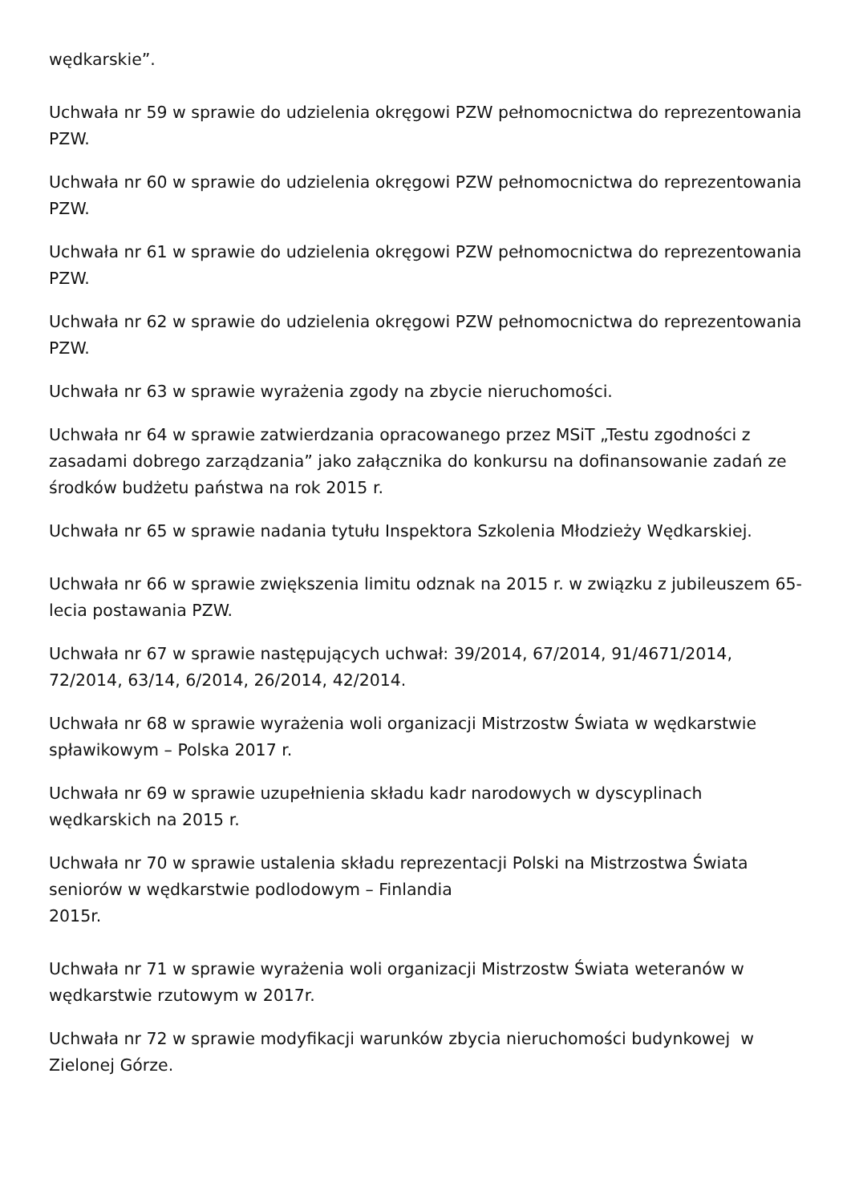wędkarskie”.
Uchwała nr 59 w sprawie do udzielenia okręgowi PZW pełnomocnictwa do reprezentowania PZW.
Uchwała nr 60 w sprawie do udzielenia okręgowi PZW pełnomocnictwa do reprezentowania PZW.
Uchwała nr 61 w sprawie do udzielenia okręgowi PZW pełnomocnictwa do reprezentowania PZW.
Uchwała nr 62 w sprawie do udzielenia okręgowi PZW pełnomocnictwa do reprezentowania PZW.
Uchwała nr 63 w sprawie wyrażenia zgody na zbycie nieruchomości.
Uchwała nr 64 w sprawie zatwierdzania opracowanego przez MSiT „Testu zgodności z zasadami dobrego zarządzania” jako załącznika do konkursu na dofinansowanie zadań ze środków budżetu państwa na rok 2015 r.
Uchwała nr 65 w sprawie nadania tytułu Inspektora Szkolenia Młodzieży Wędkarskiej.
Uchwała nr 66 w sprawie zwiększenia limitu odznak na 2015 r. w związku z jubileuszem 65-lecia postawania PZW.
Uchwała nr 67 w sprawie następujących uchwał: 39/2014, 67/2014, 91/4671/2014, 72/2014, 63/14, 6/2014, 26/2014, 42/2014.
Uchwała nr 68 w sprawie wyrażenia woli organizacji Mistrzostw Świata w wędkarstwie spławikowym – Polska 2017 r.
Uchwała nr 69 w sprawie uzupełnienia składu kadr narodowych w dyscyplinach wędkarskich na 2015 r.
Uchwała nr 70 w sprawie ustalenia składu reprezentacji Polski na Mistrzostwa Świata seniorów w wędkarstwie podlodowym – Finlandia
2015r.
Uchwała nr 71 w sprawie wyrażenia woli organizacji Mistrzostw Świata weteranów w wędkarstwie rzutowym w 2017r.
Uchwała nr 72 w sprawie modyfikacji warunków zbycia nieruchomości budynkowej w Zielonej Górze.